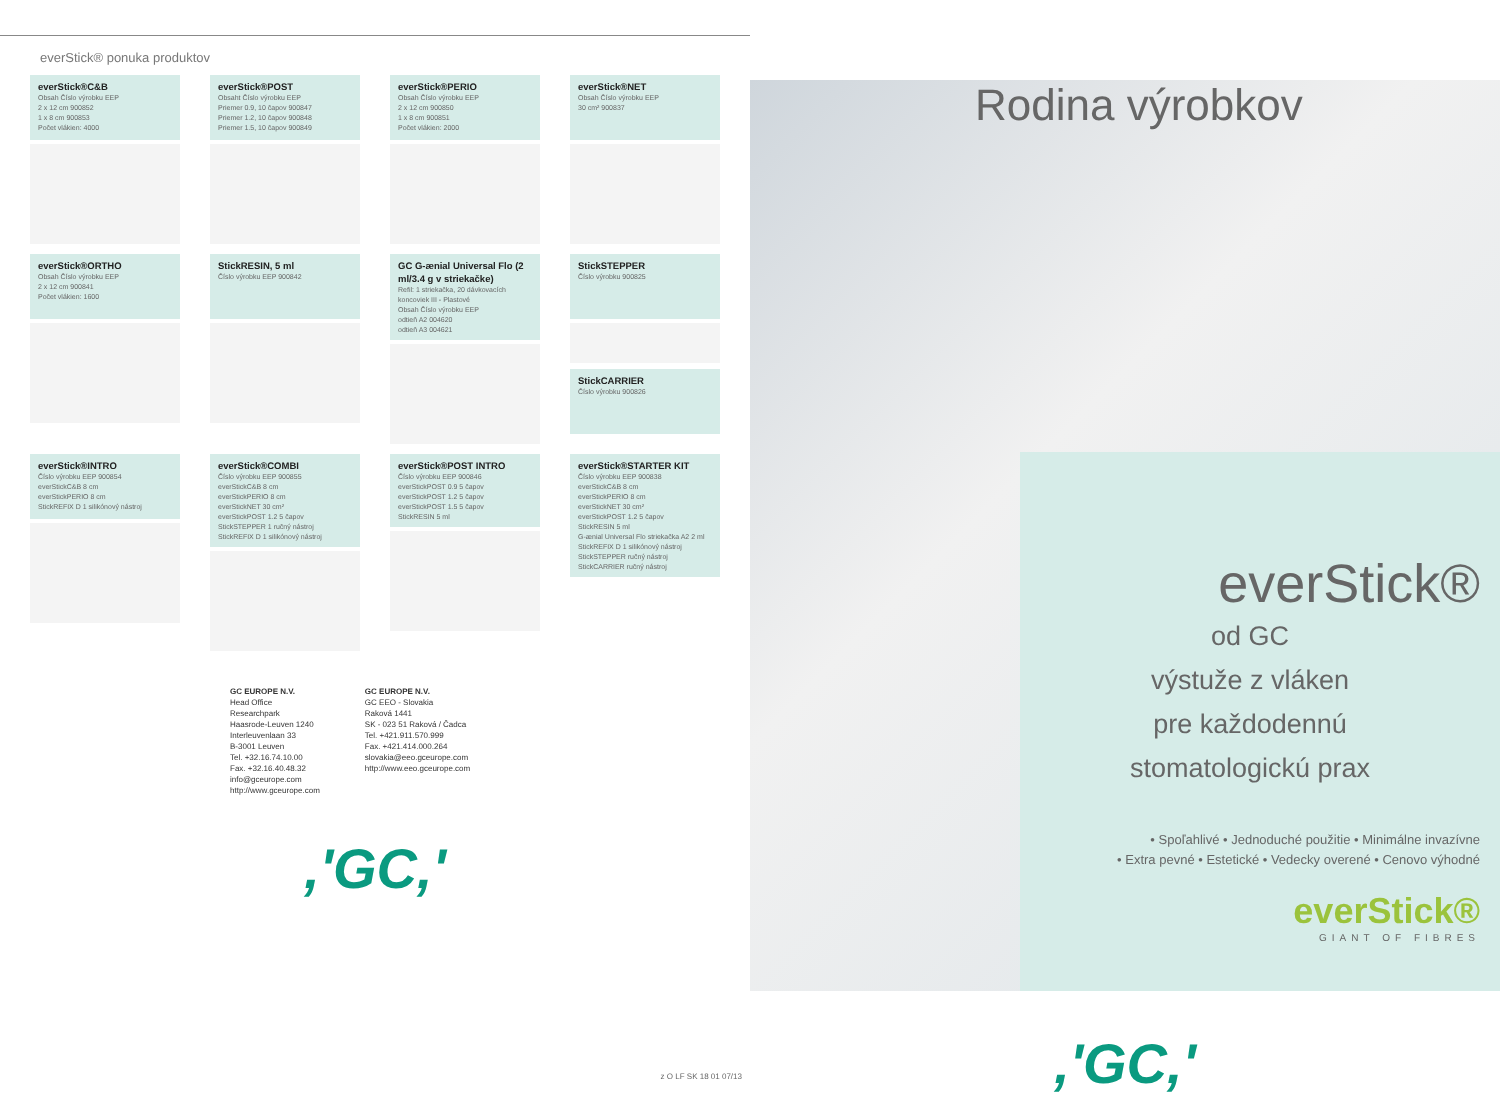everStick® ponuka produktov
everStick®C&B
Obsah Číslo výrobku EEP
2 x 12 cm 900852
1 x 8 cm 900853
Počet vlákien: 4000
everStick®POST
Obsaht Číslo výrobku EEP
Priemer 0.9, 10 čapov 900847
Priemer 1.2, 10 čapov 900848
Priemer 1.5, 10 čapov 900849
everStick®PERIO
Obsah Číslo výrobku EEP
2 x 12 cm 900850
1 x 8 cm 900851
Počet vlákien: 2000
everStick®NET
Obsah Číslo výrobku EEP
30 cm² 900837
everStick®ORTHO
Obsah Číslo výrobku EEP
2 x 12 cm 900841
Počet vlákien: 1600
StickRESIN, 5 ml
Číslo výrobku EEP 900842
GC G-ænial Universal Flo (2 ml/3.4 g v striekačke)
Refil: 1 striekačka, 20 dávkovacích koncoviek III - Plastové
Obsah Číslo výrobku EEP
odtieň A2 004620
odtieň A3 004621
StickSTEPPER
Číslo výrobku 900825
StickCARRIER
Číslo výrobku 900826
everStick®INTRO
Číslo výrobku EEP 900854
everStickC&B 8 cm
everStickPERIO 8 cm
StickREFIX D 1 silikónový nástroj
everStick®COMBI
Číslo výrobku EEP 900855
everStickC&B 8 cm
everStickPERIO 8 cm
everStickNET 30 cm²
everStickPOST 1.2 5 čapov
StickSTEPPER 1 ručný nástroj
StickREFIX D 1 silikónový nástroj
everStick®POST INTRO
Číslo výrobku EEP 900846
everStickPOST 0.9 5 čapov
everStickPOST 1.2 5 čapov
everStickPOST 1.5 5 čapov
StickRESIN 5 ml
everStick®STARTER KIT
Číslo výrobku EEP 900838
everStickC&B 8 cm
everStickPERIO 8 cm
everStickNET 30 cm²
everStickPOST 1.2 5 čapov
StickRESIN 5 ml
G-ænial Universal Flo striekačka A2 2 ml
StickREFIX D 1 silikónový nástroj
StickSTEPPER ručný nástroj
StickCARRIER ručný nástroj
GC EUROPE N.V.
Head Office
Researchpark
Haasrode-Leuven 1240
Interleuvenlaan 33
B-3001 Leuven
Tel. +32.16.74.10.00
Fax. +32.16.40.48.32
info@gceurope.com
http://www.gceurope.com
GC EUROPE N.V.
GC EEO - Slovakia
Raková 1441
SK - 023 51 Raková / Čadca
Tel. +421.911.570.999
Fax. +421.414.000.264
slovakia@eeo.gceurope.com
http://www.eeo.gceurope.com
,'GC,'
z O LF SK 18 01 07/13
Rodina výrobkov
everStick®
od GC
výstuže z vláken
pre každodennú
stomatologickú prax
• Spoľahlivé • Jednoduché použitie • Minimálne invazívne
• Extra pevné • Estetické • Vedecky overené • Cenovo výhodné
everStick®
GIANT OF FIBRES
,'GC,'